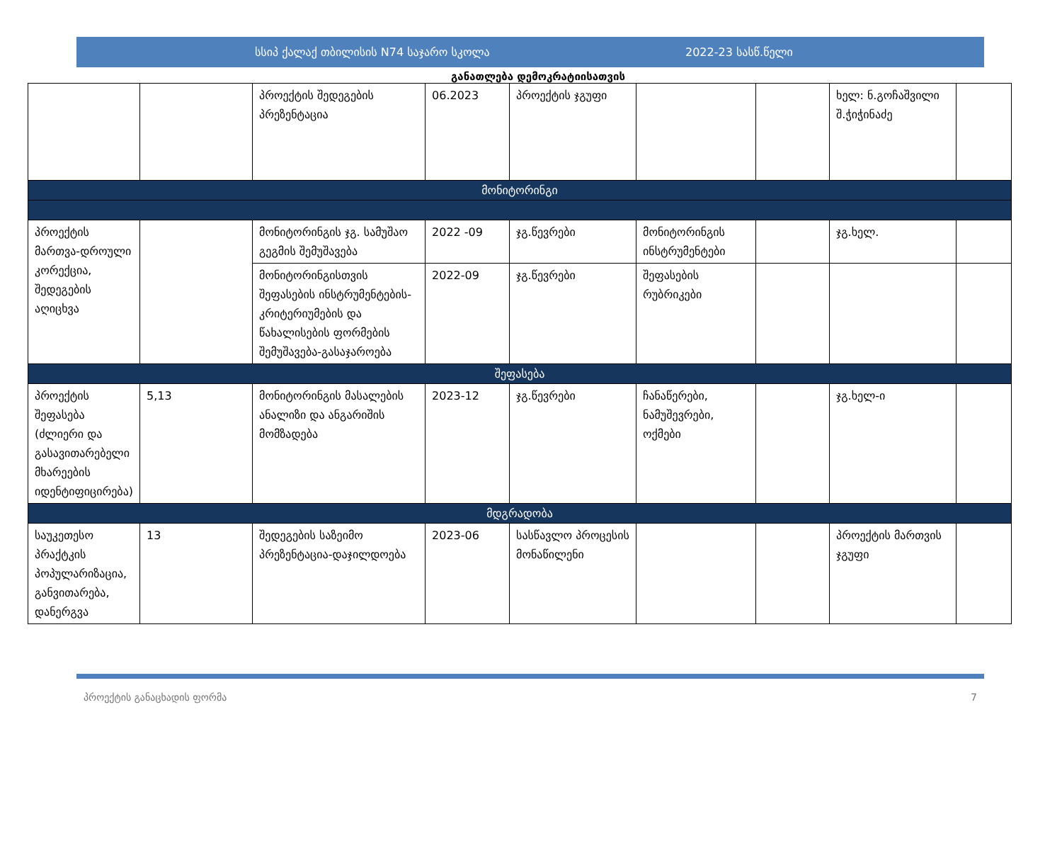სსიპ ქალაქ თბილისის N74 საჯარო სკოლა 2022-23 სასწ.წელი
განათლება დემოკრატიისათვის
| | | პროექტის შედეგების პრეზენტაცია | 06.2023 | პროექტის ჯგუფი | | | ხელ: ნ.გოჩაშვილი შ.ჭიჭინაძე | |
| მონიტორინგი | | | | | | | | |
| პროექტის მართვა-დროული კორექცია, შედეგების აღიცხვა | | მონიტორინგის ჯგ. სამუშაო გეგმის შემუშავება | 2022 -09 | ჯგ.წევრები | მონიტორინგის ინსტრუმენტები | | ჯგ.ხელ. | |
| | | მონიტორინგისთვის შეფასების ინსტრუმენტების-კრიტერიუმების და წახალისების ფორმების შემუშავება-გასაჯაროება | 2022-09 | ჯგ.წევრები | შეფასების რუბრიკები | | | |
| შეფასება | | | | | | | | |
| პროექტის შეფასება (ძლიერი და გასავითარებელი მხარეების იდენტიფიცირება) | 5,13 | მონიტორინგის მასალების ანალიზი და ანგარიშის მომზადება | 2023-12 | ჯგ.წევრები | ჩანაწერები, ნამუშევრები, ოქმები | | ჯგ.ხელ-ი | |
| მდგრადობა | | | | | | | | |
| საუკეთესო პრაქტკის პოპულარიზაცია, განვითარება, დანერგვა | 13 | შედეგების საზეიმო პრეზენტაცია-დაჯილდოება | 2023-06 | სასწავლო პროცესის მონაწილენი | | | პროექტის მართვის ჯგუფი | |
პროექტის განაცხადის ფორმა 7